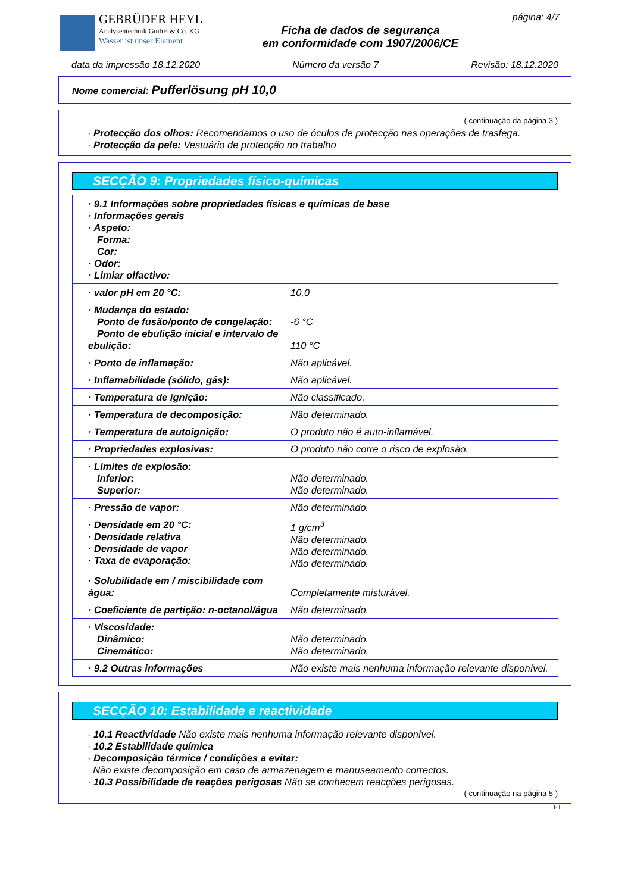GEBRÜDER HEYL
Analysentechnik GmbH & Co. KG
Wasser ist unser Element
Ficha de dados de segurança
em conformidade com 1907/2006/CE
página: 4/7
data da impressão 18.12.2020 Número da versão 7 Revisão: 18.12.2020
Nome comercial: Pufferlösung pH 10,0
( continuação da página 3 )
· Protecção dos olhos: Recomendamos o uso de óculos de protecção nas operações de trasfega.
· Protecção da pele: Vestuário de protecção no trabalho
SECÇÃO 9: Propriedades físico-químicas
| · 9.1 Informações sobre propriedades físicas e químicas de base · Informações gerais · Aspeto: Forma: Cor: · Odor: · Limiar olfactivo: | |
| · valor pH em 20 °C: | 10,0 |
| · Mudança do estado: Ponto de fusão/ponto de congelação: Ponto de ebulição inicial e intervalo de ebulição: | -6 °C 110 °C |
| · Ponto de inflamação: | Não aplicável. |
| · Inflamabilidade (sólido, gás): | Não aplicável. |
| · Temperatura de ignição: | Não classificado. |
| · Temperatura de decomposição: | Não determinado. |
| · Temperatura de autoignição: | O produto não é auto-inflamável. |
| · Propriedades explosivas: | O produto não corre o risco de explosão. |
| · Limites de explosão: Inferior: Superior: | Não determinado. Não determinado. |
| · Pressão de vapor: | Não determinado. |
| · Densidade em 20 °C: · Densidade relativa · Densidade de vapor · Taxa de evaporação: | 1 g/cm<sup>3</sup> Não determinado. Não determinado. Não determinado. |
| · Solubilidade em / miscibilidade com água: | Completamente misturável. |
| · Coeficiente de partição: n-octanol/água | Não determinado. |
| · Viscosidade: Dinâmico: Cinemático: | Não determinado. Não determinado. |
| · 9.2 Outras informações | Não existe mais nenhuma informação relevante disponível. |
SECÇÃO 10: Estabilidade e reactividade
· 10.1 Reactividade Não existe mais nenhuma informação relevante disponível.
· 10.2 Estabilidade química
· Decomposição térmica / condições a evitar:
Não existe decomposição em caso de armazenagem e manuseamento correctos.
· 10.3 Possibilidade de reações perigosas Não se conhecem reacções perigosas.
( continuação na página 5 )
PT